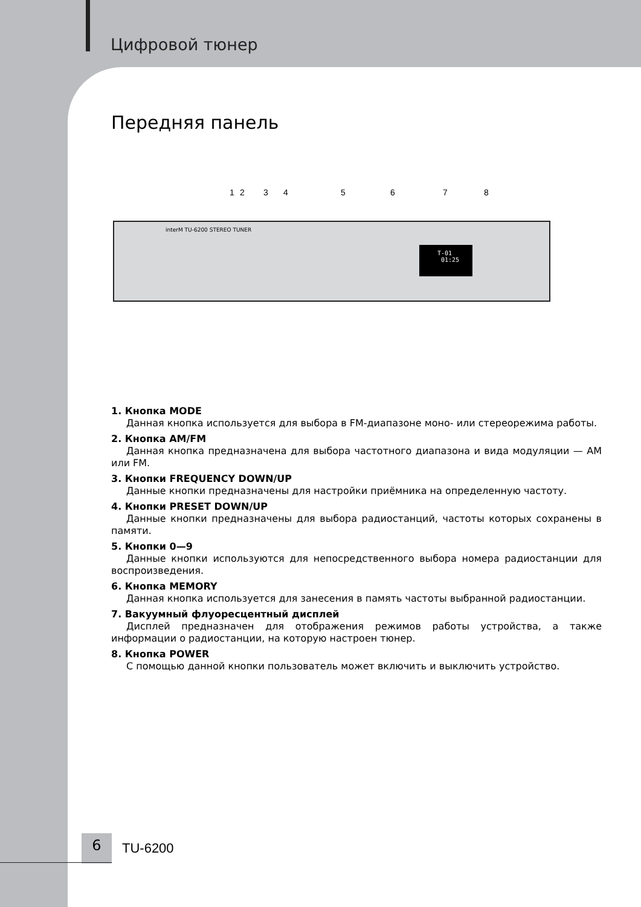Цифровой тюнер
Передняя панель
1 2 3 4 5 6 7 8
interM TU-6200 STEREO TUNER
T-01
01:25
1. Кнопка MODE
Данная кнопка используется для выбора в FM-диапазоне моно- или стереорежима работы.
2. Кнопка AM/FM
Данная кнопка предназначена для выбора частотного диапазона и вида модуляции — AM или FM.
3. Кнопки FREQUENCY DOWN/UP
Данные кнопки предназначены для настройки приёмника на определенную частоту.
4. Кнопки PRESET DOWN/UP
Данные кнопки предназначены для выбора радиостанций, частоты которых сохранены в памяти.
5. Кнопки 0—9
Данные кнопки используются для непосредственного выбора номера радиостанции для воспроизведения.
6. Кнопка MEMORY
Данная кнопка используется для занесения в память частоты выбранной радиостанции.
7. Вакуумный флуоресцентный дисплей
Дисплей предназначен для отображения режимов работы устройства, а также информации о радиостанции, на которую настроен тюнер.
8. Кнопка POWER
С помощью данной кнопки пользователь может включить и выключить устройство.
6
TU-6200